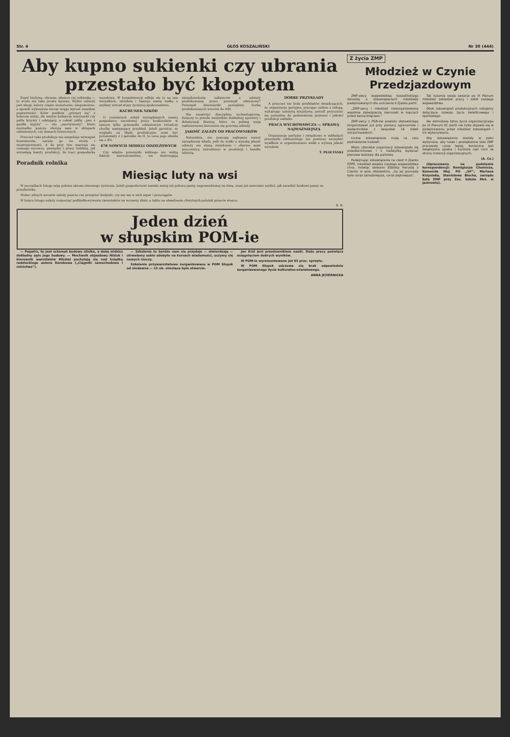Str. 4 GŁOS KOSZALIŃSKI Nr 30 (444)
Aby kupno sukienki czy ubrania
przestało być kłopotem
Kupić bieliznę, ubranie, płaszcz czy sukienkę — to wcale nie taka prosta sprawa. Wybór odzieży jest ubogi, kolory często monotonne, niegustowne, a sposób wykonania nieraz urąga wprost zasadom poprawności. Kolor guzików „gryzący się” z kolorem sukni, źle wszyte kołnierze marynarki czy palta krzywy i odstający, a całość jakby „psu z gardła wyjęta” — oto „asortymenty”, które nierzadko jeszcze oferują nam w sklepach odzieżowych, czy domach towarowych.
Przecież taka produkcja nie zaspokaja wymagań konsumenta, naraża go na straty i nieprzyjemności. A ile przy tym marnuje się cennego surowca, pieniędzy i pracy ludzkiej, jak wzrastają koszty produkcji, ile traci gospodarka narodowa. W konsekwencji odbija się to na nas wszystkich, utrudnia i hamuje naszą walkę o szybszy wzrost stopy życiowej społeczeństwa.
RACHUNEK SZKÓD
O rozmiarach szkód wyrządzanych naszej gospodarce narodowej przez brakorobów w samym tylko przemyśle odzieżowym świadczy choćby następujący przykład. Jeżeli garnitur, ze względu na błędy produkcyjne musi być przesunięty z I gatunku do II, to cena jego obniża się o 8%.
478 NOWYCH MODELI ODZIEŻOWYCH
Czy władze przemysłu lekkiego nie widzą faktów marnotrawstwa, nie dostrzegają niezadowolenia nabywców z odzieży produkowanej przez przemysł odzieżowy? Przemysł dziewiarski powiększy liczbę produkowanych wzorów do 400.
Nie zaostrzyć dyscyplinę technologiczną. Dotyczy to przede wszystkim dokładnej apretury i dekatyzacji tkaniny, które za pobieg mają nadmiernemu kurczeniu się gotowej odzieży.
JAKOŚĆ ZALEŻY OD PRACOWNIKÓW
Naturalnie, nie pomogą najlepsze nawet zarządzenia władz, jeśli do walki o wysoką jakość odzieży nie staną świadomie i ofiarnie sami pracownicy, zatrudnieni w produkcji i handlu odzieżą.
DOBRE PRZYKŁADY
A przecież nie brak przykładów świadczących, że organizacja partyjna, pracując usilnie z załogą, wykazując należytą inicjatywę, potrafi przyczynić się poważnie do podniesienia poziomu i jakości produkcji zakładu.
PRACA WYCHOWAWCZA — SPRAWĄ NAJWAŻNIEJSZĄ
Organizacje partyjne i związkowe w zakładach przemysłu odzieżowego nie powinny szczędzić wysiłków w organizowaniu walki o wyższą jakość wyrobów.
T. PŁOCIŃSKI
Poradnik rolnika
Miesiąc luty na wsi
W początkach lutego mija połowa okresu zimowego żywienia. Jeżeli gospodarzowi zostało mniej niż połowa paszy, nagromadzonej na zimę, musi już zawczasu myśleć, jak zaradzić brakowi paszy na przednówku.
Wobec silnych mrozów należy jeszcze raz przejrzeć budynki, czy nie ma w nich szpar i przeciągów.
W końcu lutego należy rozpocząć podkiełkowywanie ziemniaków na wczesny zbiór, a także na obsadzenie chwytnych poletek przeciw stonce.
B. B.
Jeden dzień
w słupskim POM-ie
— Popatrz, tu jest schemat budowy silnika, a dalej widzisz dokładny opis jego budowy. — Mechanik objazdowy Niziuk i kierownik warsztatów Misztal pochylają się nad książką radzieckiego autora Korobowa („Ciągniki samochodowe i rolnictwo”).
— Szkolenie to bardzo nam się przydaje — stwierdzają — utrwalamy sobie zdobyte na kursach wiadomości, uczymy się nowych rzeczy.
Szkolenie przywarsztatowe zorganizowano w POM Słupsk od niedawna — 15 ub. miesiąca było otwarcie.
Jan Król jest przodownikiem nauki. Dużo pracy poświęca osiągnięciom dobrych wyników.
W POM-ie wyremontowane już 65 proc. sprzętu.
W POM Słupsk odczuwa się brak odpowiednio zorganizowanego życia kulturalno-oświatowego.
ANNA JEZIERNICKA
Z życia ZMP
Młodzież w Czynie Przedzjazdowym
ZMP-owcy województwa koszalińskiego donoszą o zobowiązaniach młodzieży podejmowanych dla uczczenia II Zjazdu partii.
„ZMP-owcy i młodzież niezorganizowana wspólnie zabezpieczą ziemniaki w kopcach przed zamarznięciem.”
ZMP-owcy z PGR-ów powiatu złotowskiego zorganizowali już przy pomocy agronomów i zootechników z zespołów 16 kółek miczurinowskich.
Liczne zobowiązania mają na celu podniesienie hodowli.
Wielu członków organizacji zobowiązało się przedterminowo i z nadwyżką wykonać planowe dostawy dla państwa.
Podejmując zobowiązania na cześć II Zjazdu PZPR, młodzież wiejska naszego województwa chce, mówiąc słowami Elżbiety Herudaj z Czernic w pow. złotowskim, „by jej gromada była coraz zamożniejsza, coraz piękniejsza”.
Tak rozumie swoje zadania po IX Plenum młodzież zakładów pracy i szkół naszego województwa.
Obok zobowiązań produkcyjnych notujemy dotyczące rozwoju życia świetlicowego i sportowego.
Ale wzmożone tętno życia organizacyjnego po IX Plenum KC partii nie tylko objawia się w podejmowaniu przez młodzież zobowiązań i ich wykonywaniu.
Aby zobowiązania zostały w pełni wykonane, aby nowe i powiększone koła ZMP pracowały coraz lepiej, konieczna jest zwiększona opieka i kontrola nad nimi ze strony instancji organizacyjnych.
(A. Cz.)
(Opracowano na podstawie korespondencji: Remigiusza Chomicza, Komenda Woj. PO „SP”, Mariana Krzysiaka, Stanisława Blocha, zarządu koła ZMP przy Zas. Szkole Met. w Jastrowiu).